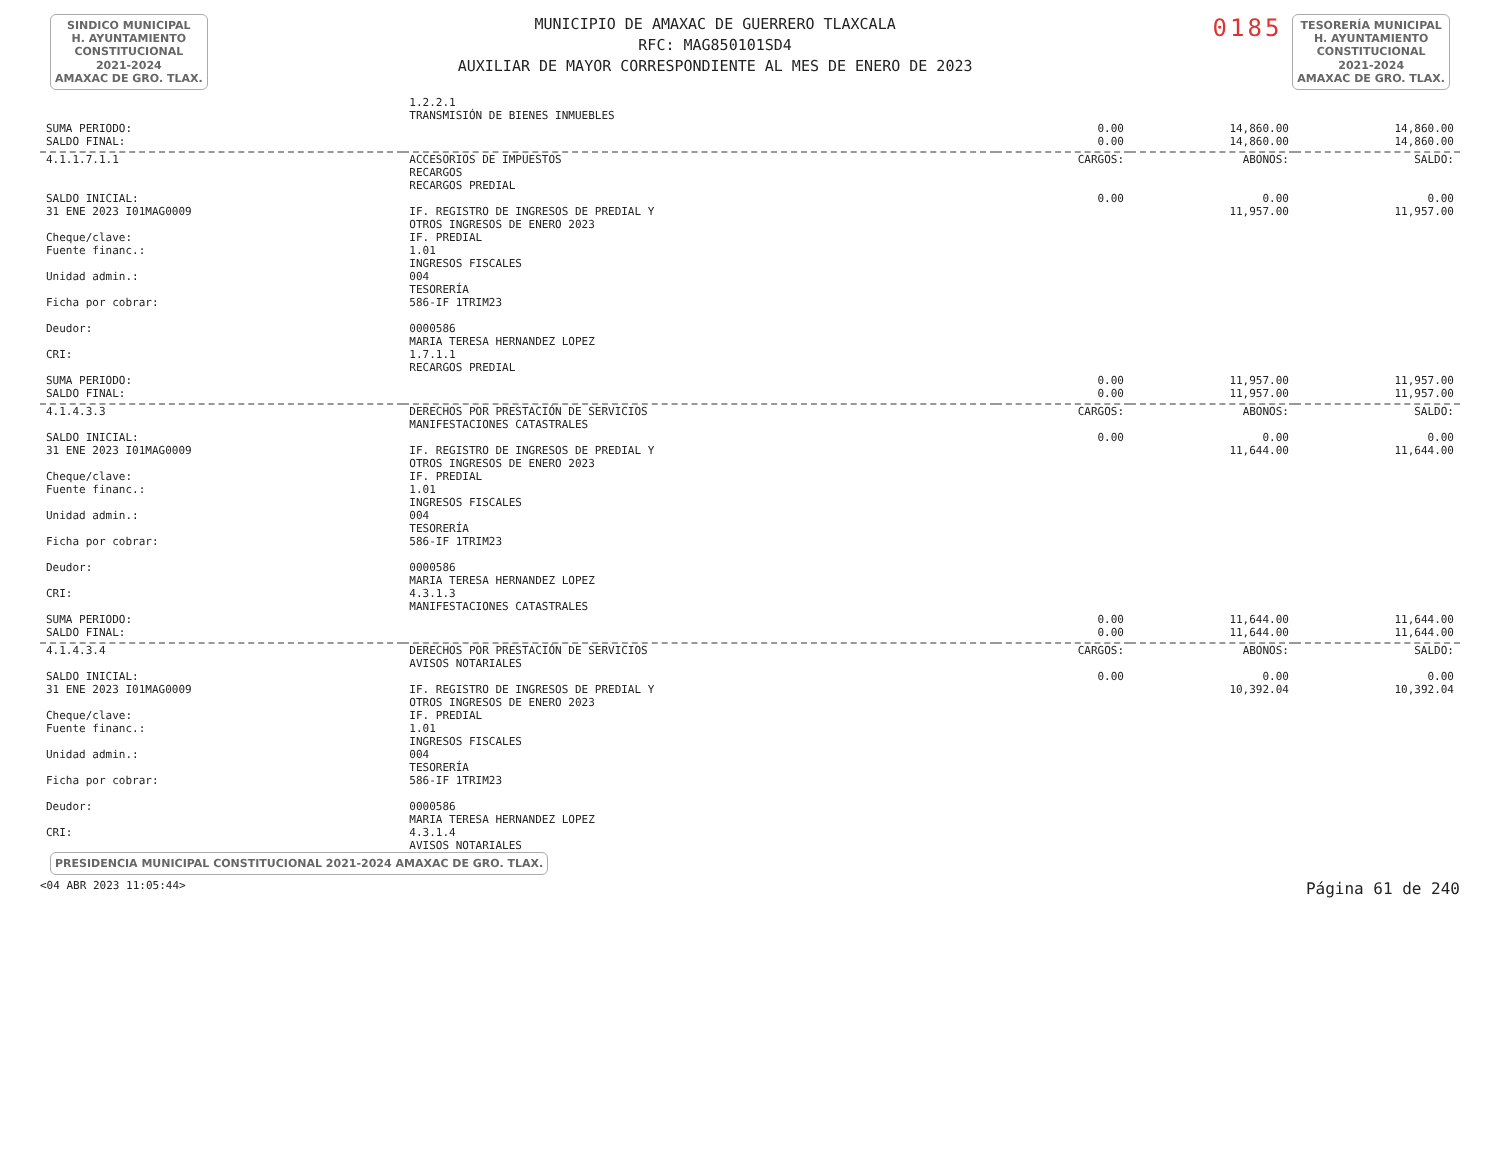SINDICO MUNICIPAL
H. AYUNTAMIENTO
CONSTITUCIONAL
2021-2024
AMAXAC DE GRO. TLAX.
MUNICIPIO DE AMAXAC DE GUERRERO TLAXCALA
RFC: MAG850101SD4
AUXILIAR DE MAYOR CORRESPONDIENTE AL MES DE ENERO DE 2023
0185
TESORERÍA MUNICIPAL
H. AYUNTAMIENTO
CONSTITUCIONAL
2021-2024
AMAXAC DE GRO. TLAX.
| | 1.2.2.1 TRANSMISIÓN DE BIENES INMUEBLES | | | |
| SUMA PERIODO: | | 0.00 | 14,860.00 | 14,860.00 |
| SALDO FINAL: | | 0.00 | 14,860.00 | 14,860.00 |
| 4.1.1.7.1.1 | ACCESORIOS DE IMPUESTOS RECARGOS RECARGOS PREDIAL | CARGOS: | ABONOS: | SALDO: |
| SALDO INICIAL: | | 0.00 | 0.00 | 0.00 |
| 31 ENE 2023 I01MAG0009 | IF. REGISTRO DE INGRESOS DE PREDIAL Y OTROS INGRESOS DE ENERO 2023 | | 11,957.00 | 11,957.00 |
| Cheque/clave: Fuente financ.: Unidad admin.: Ficha por cobrar: Deudor: CRI: | IF. PREDIAL 1.01 INGRESOS FISCALES 004 TESORERÍA 586-IF 1TRIM23 0000586 MARIA TERESA HERNANDEZ LOPEZ 1.7.1.1 RECARGOS PREDIAL | | | |
| SUMA PERIODO: | | 0.00 | 11,957.00 | 11,957.00 |
| SALDO FINAL: | | 0.00 | 11,957.00 | 11,957.00 |
| 4.1.4.3.3 | DERECHOS POR PRESTACIÓN DE SERVICIOS MANIFESTACIONES CATASTRALES | CARGOS: | ABONOS: | SALDO: |
| SALDO INICIAL: | | 0.00 | 0.00 | 0.00 |
| 31 ENE 2023 I01MAG0009 | IF. REGISTRO DE INGRESOS DE PREDIAL Y OTROS INGRESOS DE ENERO 2023 | | 11,644.00 | 11,644.00 |
| Cheque/clave: Fuente financ.: Unidad admin.: Ficha por cobrar: Deudor: CRI: | IF. PREDIAL 1.01 INGRESOS FISCALES 004 TESORERÍA 586-IF 1TRIM23 0000586 MARIA TERESA HERNANDEZ LOPEZ 4.3.1.3 MANIFESTACIONES CATASTRALES | | | |
| SUMA PERIODO: | | 0.00 | 11,644.00 | 11,644.00 |
| SALDO FINAL: | | 0.00 | 11,644.00 | 11,644.00 |
| 4.1.4.3.4 | DERECHOS POR PRESTACIÓN DE SERVICIOS AVISOS NOTARIALES | CARGOS: | ABONOS: | SALDO: |
| SALDO INICIAL: | | 0.00 | 0.00 | 0.00 |
| 31 ENE 2023 I01MAG0009 | IF. REGISTRO DE INGRESOS DE PREDIAL Y OTROS INGRESOS DE ENERO 2023 | | 10,392.04 | 10,392.04 |
| Cheque/clave: Fuente financ.: Unidad admin.: Ficha por cobrar: Deudor: CRI: | IF. PREDIAL 1.01 INGRESOS FISCALES 004 TESORERÍA 586-IF 1TRIM23 0000586 MARIA TERESA HERNANDEZ LOPEZ 4.3.1.4 AVISOS NOTARIALES | | | |
PRESIDENCIA MUNICIPAL CONSTITUCIONAL 2021-2024 AMAXAC DE GRO. TLAX.
<04 ABR 2023 11:05:44> Página 61 de 240